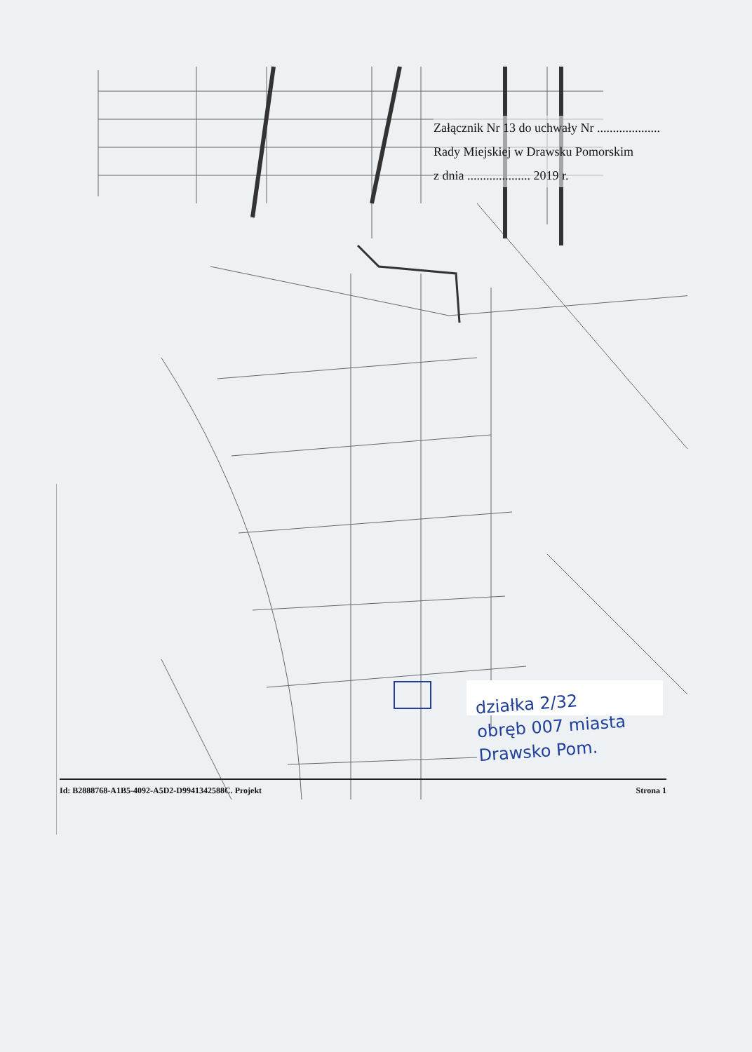Załącznik Nr 13 do uchwały Nr ....................
Rady Miejskiej w Drawsku Pomorskim
z dnia .................... 2019 r.
działka 2/32
obręb 007 miasta
Drawsko Pom.
Id: B2888768-A1B5-4092-A5D2-D9941342588C. Projekt Strona 1